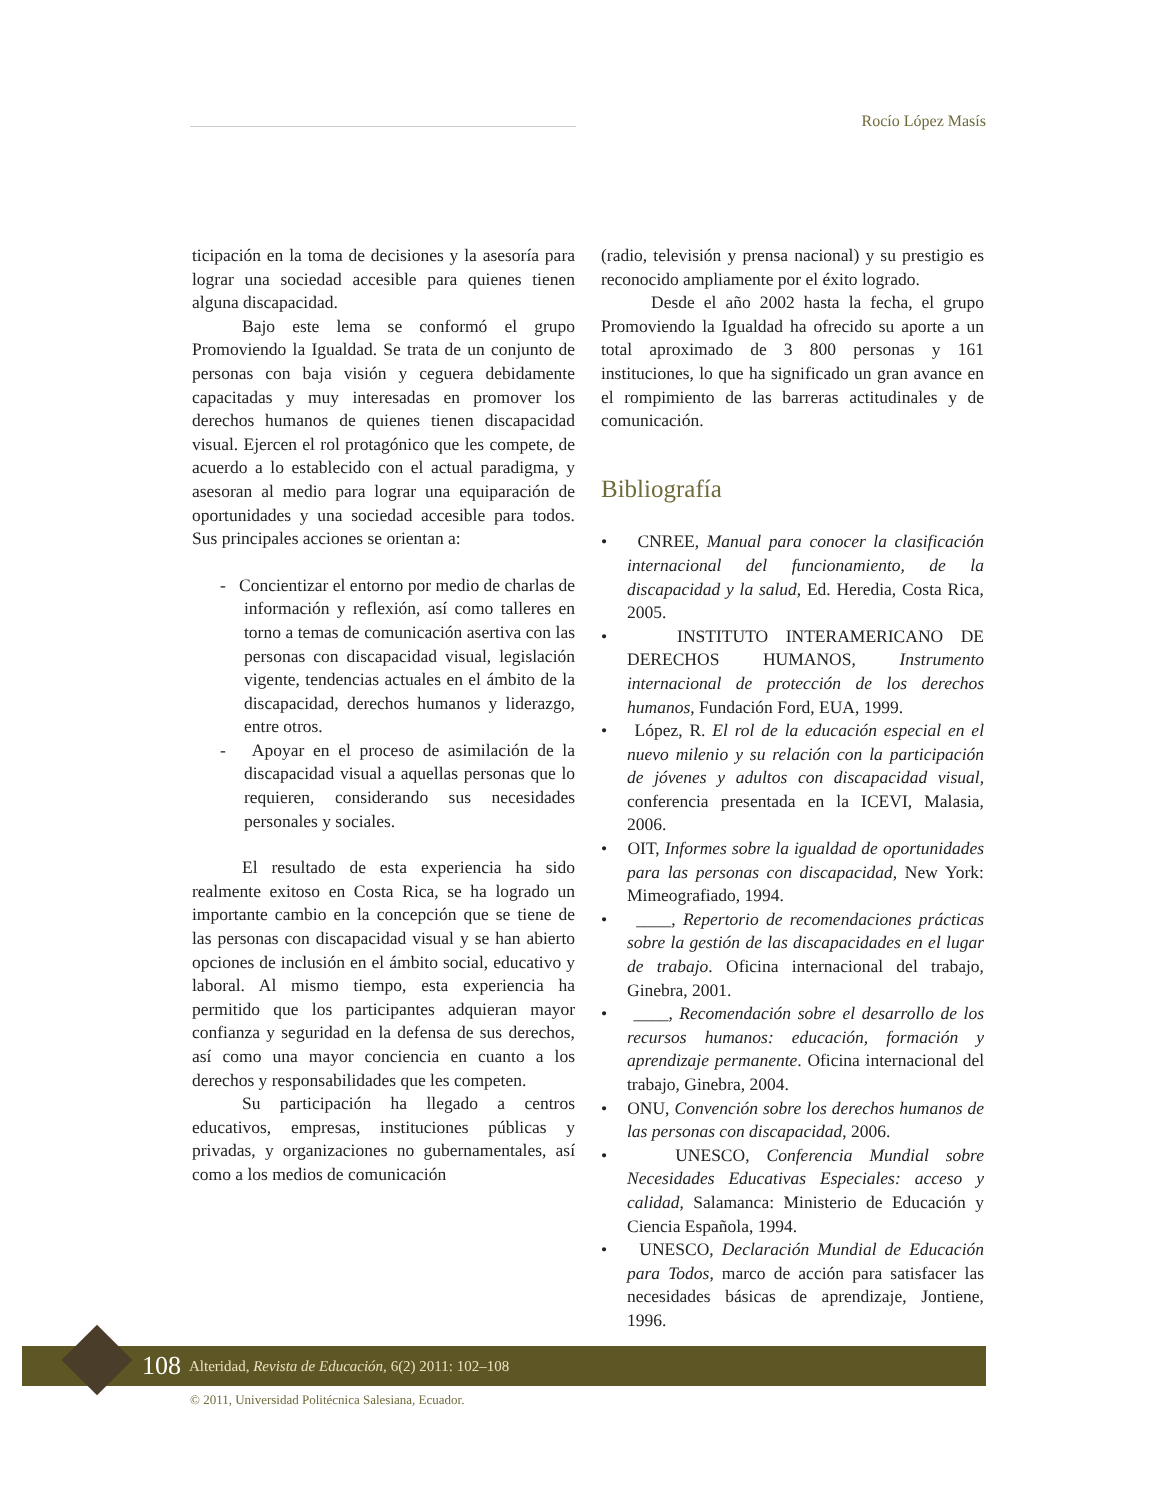Rocío López Masís
ticipación en la toma de decisiones y la asesoría para lograr una sociedad accesible para quienes tienen alguna discapacidad.
Bajo este lema se conformó el grupo Promoviendo la Igualdad. Se trata de un conjunto de personas con baja visión y ceguera debidamente capacitadas y muy interesadas en promover los derechos humanos de quienes tienen discapacidad visual. Ejercen el rol protagónico que les compete, de acuerdo a lo establecido con el actual paradigma, y asesoran al medio para lograr una equiparación de oportunidades y una sociedad accesible para todos. Sus principales acciones se orientan a:
- Concientizar el entorno por medio de charlas de información y reflexión, así como talleres en torno a temas de comunicación asertiva con las personas con discapacidad visual, legislación vigente, tendencias actuales en el ámbito de la discapacidad, derechos humanos y liderazgo, entre otros.
- Apoyar en el proceso de asimilación de la discapacidad visual a aquellas personas que lo requieren, considerando sus necesidades personales y sociales.
El resultado de esta experiencia ha sido realmente exitoso en Costa Rica, se ha logrado un importante cambio en la concepción que se tiene de las personas con discapacidad visual y se han abierto opciones de inclusión en el ámbito social, educativo y laboral. Al mismo tiempo, esta experiencia ha permitido que los participantes adquieran mayor confianza y seguridad en la defensa de sus derechos, así como una mayor conciencia en cuanto a los derechos y responsabilidades que les competen.
Su participación ha llegado a centros educativos, empresas, instituciones públicas y privadas, y organizaciones no gubernamentales, así como a los medios de comunicación
(radio, televisión y prensa nacional) y su prestigio es reconocido ampliamente por el éxito logrado.
Desde el año 2002 hasta la fecha, el grupo Promoviendo la Igualdad ha ofrecido su aporte a un total aproximado de 3 800 personas y 161 instituciones, lo que ha significado un gran avance en el rompimiento de las barreras actitudinales y de comunicación.
Bibliografía
• CNREE, Manual para conocer la clasificación internacional del funcionamiento, de la discapacidad y la salud, Ed. Heredia, Costa Rica, 2005.
• INSTITUTO INTERAMERICANO DE DERECHOS HUMANOS, Instrumento internacional de protección de los derechos humanos, Fundación Ford, EUA, 1999.
• López, R. El rol de la educación especial en el nuevo milenio y su relación con la participación de jóvenes y adultos con discapacidad visual, conferencia presentada en la ICEVI, Malasia, 2006.
• OIT, Informes sobre la igualdad de oportunidades para las personas con discapacidad, New York: Mimeografiado, 1994.
• ____, Repertorio de recomendaciones prácticas sobre la gestión de las discapacidades en el lugar de trabajo. Oficina internacional del trabajo, Ginebra, 2001.
• ____, Recomendación sobre el desarrollo de los recursos humanos: educación, formación y aprendizaje permanente. Oficina internacional del trabajo, Ginebra, 2004.
• ONU, Convención sobre los derechos humanos de las personas con discapacidad, 2006.
• UNESCO, Conferencia Mundial sobre Necesidades Educativas Especiales: acceso y calidad, Salamanca: Ministerio de Educación y Ciencia Española, 1994.
• UNESCO, Declaración Mundial de Educación para Todos, marco de acción para satisfacer las necesidades básicas de aprendizaje, Jontiene, 1996.
108 Alteridad, Revista de Educación, 6(2) 2011: 102–108
© 2011, Universidad Politécnica Salesiana, Ecuador.